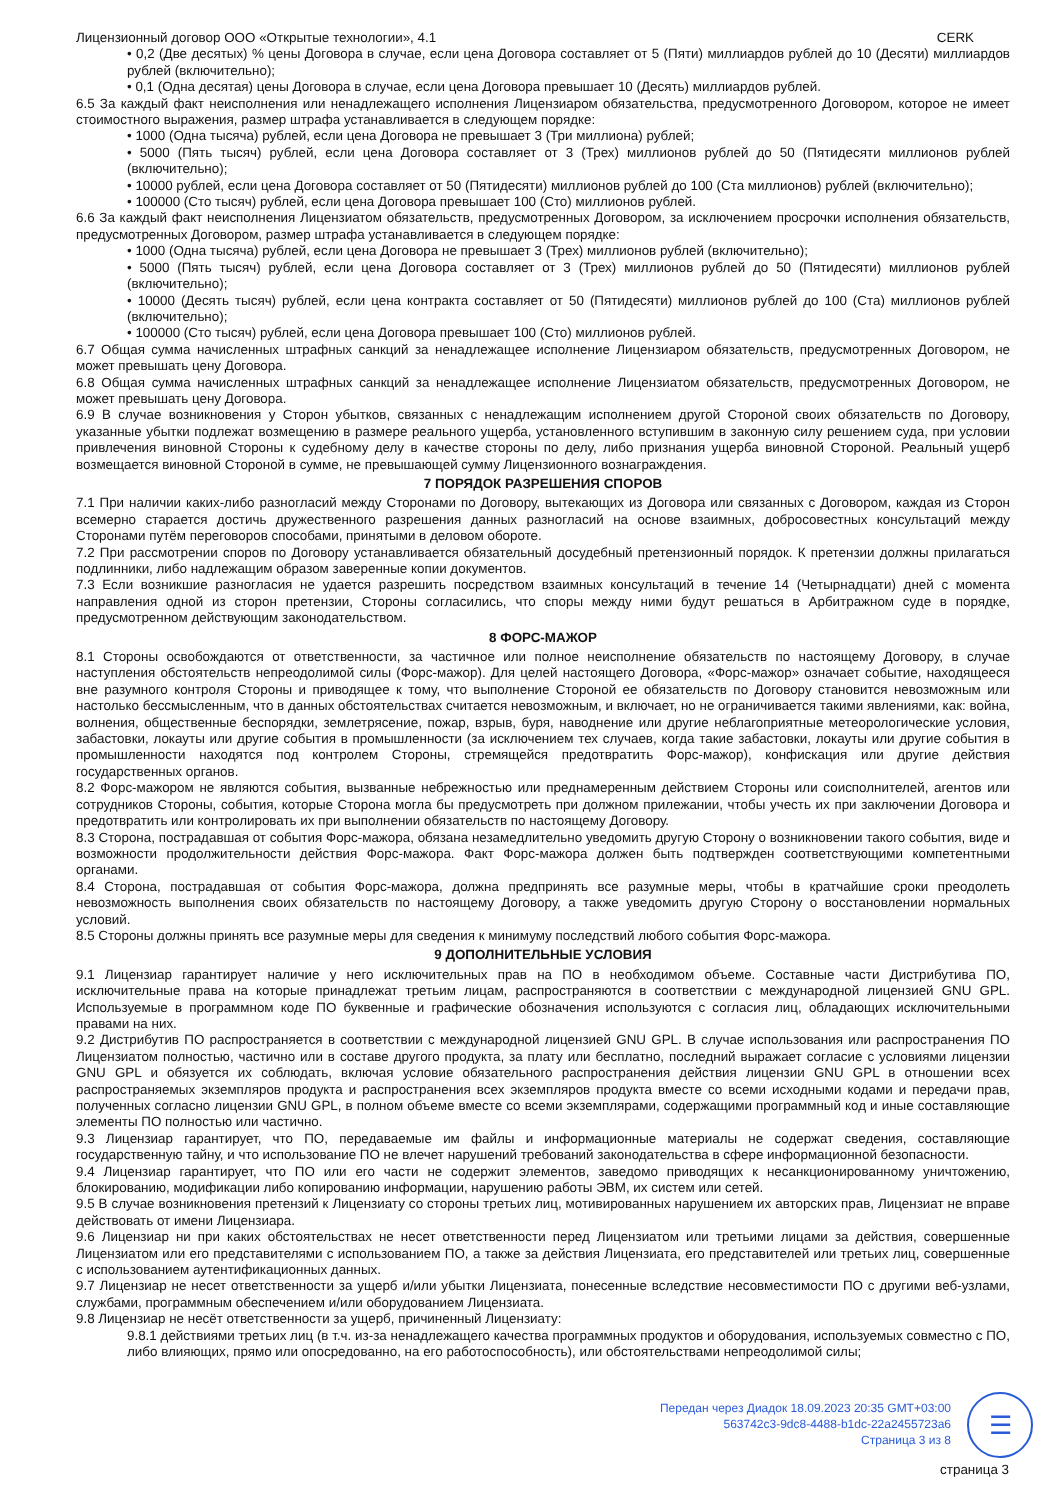Лицензионный договор ООО «Открытые технологии», 4.1 CERK
• 0,2 (Две десятых) % цены Договора в случае, если цена Договора составляет от 5 (Пяти) миллиардов рублей до 10 (Десяти) миллиардов рублей (включительно);
• 0,1 (Одна десятая) цены Договора в случае, если цена Договора превышает 10 (Десять) миллиардов рублей.
6.5 За каждый факт неисполнения или ненадлежащего исполнения Лицензиаром обязательства, предусмотренного Договором, которое не имеет стоимостного выражения, размер штрафа устанавливается в следующем порядке:
• 1000 (Одна тысяча) рублей, если цена Договора не превышает 3 (Три миллиона) рублей;
• 5000 (Пять тысяч) рублей, если цена Договора составляет от 3 (Трех) миллионов рублей до 50 (Пятидесяти миллионов рублей (включительно);
• 10000 рублей, если цена Договора составляет от 50 (Пятидесяти) миллионов рублей до 100 (Ста миллионов) рублей (включительно);
• 100000 (Сто тысяч) рублей, если цена Договора превышает 100 (Сто) миллионов рублей.
6.6 За каждый факт неисполнения Лицензиатом обязательств, предусмотренных Договором, за исключением просрочки исполнения обязательств, предусмотренных Договором, размер штрафа устанавливается в следующем порядке:
• 1000 (Одна тысяча) рублей, если цена Договора не превышает 3 (Трех) миллионов рублей (включительно);
• 5000 (Пять тысяч) рублей, если цена Договора составляет от 3 (Трех) миллионов рублей до 50 (Пятидесяти) миллионов рублей (включительно);
• 10000 (Десять тысяч) рублей, если цена контракта составляет от 50 (Пятидесяти) миллионов рублей до 100 (Ста) миллионов рублей (включительно);
• 100000 (Сто тысяч) рублей, если цена Договора превышает 100 (Сто) миллионов рублей.
6.7 Общая сумма начисленных штрафных санкций за ненадлежащее исполнение Лицензиаром обязательств, предусмотренных Договором, не может превышать цену Договора.
6.8 Общая сумма начисленных штрафных санкций за ненадлежащее исполнение Лицензиатом обязательств, предусмотренных Договором, не может превышать цену Договора.
6.9 В случае возникновения у Сторон убытков, связанных с ненадлежащим исполнением другой Стороной своих обязательств по Договору, указанные убытки подлежат возмещению в размере реального ущерба, установленного вступившим в законную силу решением суда, при условии привлечения виновной Стороны к судебному делу в качестве стороны по делу, либо признания ущерба виновной Стороной. Реальный ущерб возмещается виновной Стороной в сумме, не превышающей сумму Лицензионного вознаграждения.
7 ПОРЯДОК РАЗРЕШЕНИЯ СПОРОВ
7.1 При наличии каких-либо разногласий между Сторонами по Договору, вытекающих из Договора или связанных с Договором, каждая из Сторон всемерно старается достичь дружественного разрешения данных разногласий на основе взаимных, добросовестных консультаций между Сторонами путём переговоров способами, принятыми в деловом обороте.
7.2 При рассмотрении споров по Договору устанавливается обязательный досудебный претензионный порядок. К претензии должны прилагаться подлинники, либо надлежащим образом заверенные копии документов.
7.3 Если возникшие разногласия не удается разрешить посредством взаимных консультаций в течение 14 (Четырнадцати) дней с момента направления одной из сторон претензии, Стороны согласились, что споры между ними будут решаться в Арбитражном суде в порядке, предусмотренном действующим законодательством.
8 ФОРС-МАЖОР
8.1 Стороны освобождаются от ответственности, за частичное или полное неисполнение обязательств по настоящему Договору, в случае наступления обстоятельств непреодолимой силы (Форс-мажор). Для целей настоящего Договора, «Форс-мажор» означает событие, находящееся вне разумного контроля Стороны и приводящее к тому, что выполнение Стороной ее обязательств по Договору становится невозможным или настолько бессмысленным, что в данных обстоятельствах считается невозможным, и включает, но не ограничивается такими явлениями, как: война, волнения, общественные беспорядки, землетрясение, пожар, взрыв, буря, наводнение или другие неблагоприятные метеорологические условия, забастовки, локауты или другие события в промышленности (за исключением тех случаев, когда такие забастовки, локауты или другие события в промышленности находятся под контролем Стороны, стремящейся предотвратить Форс-мажор), конфискация или другие действия государственных органов.
8.2 Форс-мажором не являются события, вызванные небрежностью или преднамеренным действием Стороны или соисполнителей, агентов или сотрудников Стороны, события, которые Сторона могла бы предусмотреть при должном прилежании, чтобы учесть их при заключении Договора и предотвратить или контролировать их при выполнении обязательств по настоящему Договору.
8.3 Сторона, пострадавшая от события Форс-мажора, обязана незамедлительно уведомить другую Сторону о возникновении такого события, виде и возможности продолжительности действия Форс-мажора. Факт Форс-мажора должен быть подтвержден соответствующими компетентными органами.
8.4 Сторона, пострадавшая от события Форс-мажора, должна предпринять все разумные меры, чтобы в кратчайшие сроки преодолеть невозможность выполнения своих обязательств по настоящему Договору, а также уведомить другую Сторону о восстановлении нормальных условий.
8.5 Стороны должны принять все разумные меры для сведения к минимуму последствий любого события Форс-мажора.
9 ДОПОЛНИТЕЛЬНЫЕ УСЛОВИЯ
9.1 Лицензиар гарантирует наличие у него исключительных прав на ПО в необходимом объеме. Составные части Дистрибутива ПО, исключительные права на которые принадлежат третьим лицам, распространяются в соответствии с международной лицензией GNU GPL. Используемые в программном коде ПО буквенные и графические обозначения используются с согласия лиц, обладающих исключительными правами на них.
9.2 Дистрибутив ПО распространяется в соответствии с международной лицензией GNU GPL. В случае использования или распространения ПО Лицензиатом полностью, частично или в составе другого продукта, за плату или бесплатно, последний выражает согласие с условиями лицензии GNU GPL и обязуется их соблюдать, включая условие обязательного распространения действия лицензии GNU GPL в отношении всех распространяемых экземпляров продукта и распространения всех экземпляров продукта вместе со всеми исходными кодами и передачи прав, полученных согласно лицензии GNU GPL, в полном объеме вместе со всеми экземплярами, содержащими программный код и иные составляющие элементы ПО полностью или частично.
9.3 Лицензиар гарантирует, что ПО, передаваемые им файлы и информационные материалы не содержат сведения, составляющие государственную тайну, и что использование ПО не влечет нарушений требований законодательства в сфере информационной безопасности.
9.4 Лицензиар гарантирует, что ПО или его части не содержит элементов, заведомо приводящих к несанкционированному уничтожению, блокированию, модификации либо копированию информации, нарушению работы ЭВМ, их систем или сетей.
9.5 В случае возникновения претензий к Лицензиату со стороны третьих лиц, мотивированных нарушением их авторских прав, Лицензиат не вправе действовать от имени Лицензиара.
9.6 Лицензиар ни при каких обстоятельствах не несет ответственности перед Лицензиатом или третьими лицами за действия, совершенные Лицензиатом или его представителями с использованием ПО, а также за действия Лицензиата, его представителей или третьих лиц, совершенные с использованием аутентификационных данных.
9.7 Лицензиар не несет ответственности за ущерб и/или убытки Лицензиата, понесенные вследствие несовместимости ПО с другими веб-узлами, службами, программным обеспечением и/или оборудованием Лицензиата.
9.8 Лицензиар не несёт ответственности за ущерб, причиненный Лицензиату:
9.8.1 действиями третьих лиц (в т.ч. из-за ненадлежащего качества программных продуктов и оборудования, используемых совместно с ПО, либо влияющих, прямо или опосредованно, на его работоспособность), или обстоятельствами непреодолимой силы;
Передан через Диадок 18.09.2023 20:35 GMT+03:00
563742c3-9dc8-4488-b1dc-22a2455723a6
Страница 3 из 8
☰
страница 3